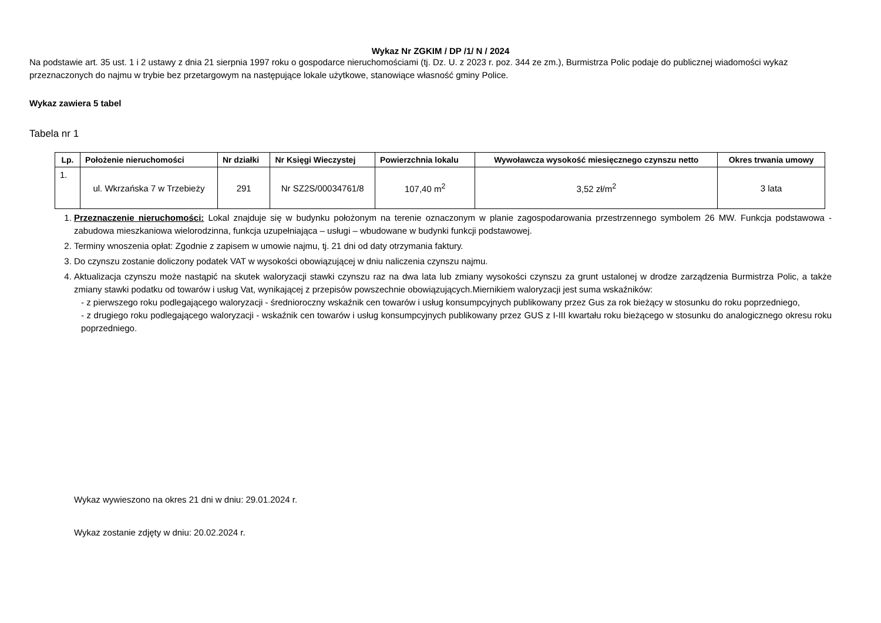Wykaz Nr ZGKIM / DP /1/ N / 2024
Na podstawie art. 35 ust. 1 i 2 ustawy z dnia 21 sierpnia 1997 roku o gospodarce nieruchomościami (tj. Dz. U. z 2023 r. poz. 344 ze zm.), Burmistrza Polic podaje do publicznej wiadomości wykaz przeznaczonych do najmu w trybie bez przetargowym na następujące lokale użytkowe, stanowiące własność gminy Police.
Wykaz zawiera 5 tabel
Tabela nr 1
| Lp. | Położenie nieruchomości | Nr działki | Nr Księgi Wieczystej | Powierzchnia lokalu | Wywoławcza wysokość miesięcznego czynszu netto | Okres trwania umowy |
| --- | --- | --- | --- | --- | --- | --- |
| 1. | ul. Wkrzańska 7 w Trzebieży | 291 | Nr SZ2S/00034761/8 | 107,40 m<sup>2</sup> | 3,52 zł/m<sup>2</sup> | 3 lata |
1. Przeznaczenie nieruchomości: Lokal znajduje się w budynku położonym na terenie oznaczonym w planie zagospodarowania przestrzennego symbolem 26 MW. Funkcja podstawowa - zabudowa mieszkaniowa wielorodzinna, funkcja uzupełniająca – usługi – wbudowane w budynki funkcji podstawowej.
2. Terminy wnoszenia opłat: Zgodnie z zapisem w umowie najmu, tj. 21 dni od daty otrzymania faktury.
3. Do czynszu zostanie doliczony podatek VAT w wysokości obowiązującej w dniu naliczenia czynszu najmu.
4. Aktualizacja czynszu może nastąpić na skutek waloryzacji stawki czynszu raz na dwa lata lub zmiany wysokości czynszu za grunt ustalonej w drodze zarządzenia Burmistrza Polic, a także zmiany stawki podatku od towarów i usług Vat, wynikającej z przepisów powszechnie obowiązujących.Miernikiem waloryzacji jest suma wskaźników:
- z pierwszego roku podlegającego waloryzacji - średnioroczny wskaźnik cen towarów i usług konsumpcyjnych publikowany przez Gus za rok bieżący w stosunku do roku poprzedniego,
- z drugiego roku podlegającego waloryzacji - wskaźnik cen towarów i usług konsumpcyjnych publikowany przez GUS z I-III kwartału roku bieżącego w stosunku do analogicznego okresu roku poprzedniego.
Wykaz wywieszono na okres 21 dni w dniu: 29.01.2024 r.
Wykaz zostanie zdjęty w dniu: 20.02.2024 r.